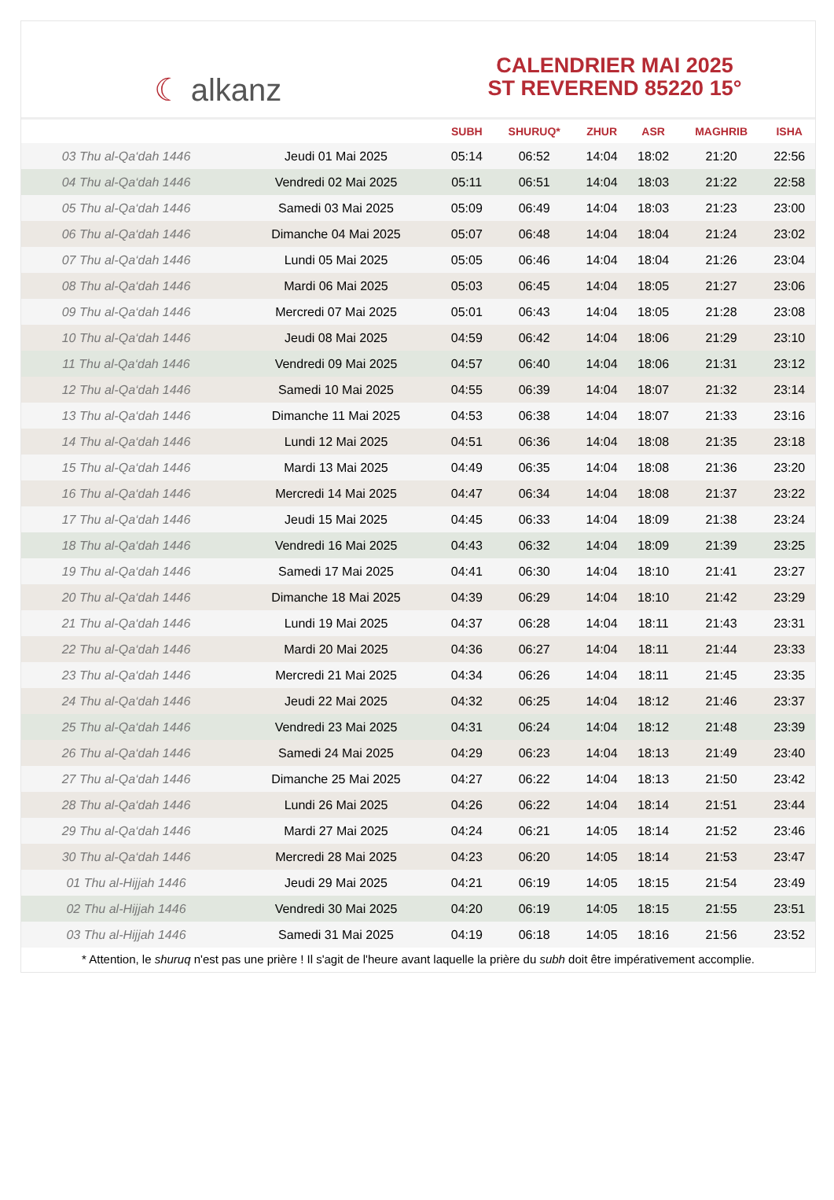☾ alkanz
CALENDRIER MAI 2025
ST REVEREND 85220 15°
| | | SUBH | SHURUQ* | ZHUR | ASR | MAGHRIB | ISHA |
| --- | --- | --- | --- | --- | --- | --- | --- |
| 03 Thu al-Qa‘dah 1446 | Jeudi 01 Mai 2025 | 05:14 | 06:52 | 14:04 | 18:02 | 21:20 | 22:56 |
| 04 Thu al-Qa‘dah 1446 | Vendredi 02 Mai 2025 | 05:11 | 06:51 | 14:04 | 18:03 | 21:22 | 22:58 |
| 05 Thu al-Qa‘dah 1446 | Samedi 03 Mai 2025 | 05:09 | 06:49 | 14:04 | 18:03 | 21:23 | 23:00 |
| 06 Thu al-Qa‘dah 1446 | Dimanche 04 Mai 2025 | 05:07 | 06:48 | 14:04 | 18:04 | 21:24 | 23:02 |
| 07 Thu al-Qa‘dah 1446 | Lundi 05 Mai 2025 | 05:05 | 06:46 | 14:04 | 18:04 | 21:26 | 23:04 |
| 08 Thu al-Qa‘dah 1446 | Mardi 06 Mai 2025 | 05:03 | 06:45 | 14:04 | 18:05 | 21:27 | 23:06 |
| 09 Thu al-Qa‘dah 1446 | Mercredi 07 Mai 2025 | 05:01 | 06:43 | 14:04 | 18:05 | 21:28 | 23:08 |
| 10 Thu al-Qa‘dah 1446 | Jeudi 08 Mai 2025 | 04:59 | 06:42 | 14:04 | 18:06 | 21:29 | 23:10 |
| 11 Thu al-Qa‘dah 1446 | Vendredi 09 Mai 2025 | 04:57 | 06:40 | 14:04 | 18:06 | 21:31 | 23:12 |
| 12 Thu al-Qa‘dah 1446 | Samedi 10 Mai 2025 | 04:55 | 06:39 | 14:04 | 18:07 | 21:32 | 23:14 |
| 13 Thu al-Qa‘dah 1446 | Dimanche 11 Mai 2025 | 04:53 | 06:38 | 14:04 | 18:07 | 21:33 | 23:16 |
| 14 Thu al-Qa‘dah 1446 | Lundi 12 Mai 2025 | 04:51 | 06:36 | 14:04 | 18:08 | 21:35 | 23:18 |
| 15 Thu al-Qa‘dah 1446 | Mardi 13 Mai 2025 | 04:49 | 06:35 | 14:04 | 18:08 | 21:36 | 23:20 |
| 16 Thu al-Qa‘dah 1446 | Mercredi 14 Mai 2025 | 04:47 | 06:34 | 14:04 | 18:08 | 21:37 | 23:22 |
| 17 Thu al-Qa‘dah 1446 | Jeudi 15 Mai 2025 | 04:45 | 06:33 | 14:04 | 18:09 | 21:38 | 23:24 |
| 18 Thu al-Qa‘dah 1446 | Vendredi 16 Mai 2025 | 04:43 | 06:32 | 14:04 | 18:09 | 21:39 | 23:25 |
| 19 Thu al-Qa‘dah 1446 | Samedi 17 Mai 2025 | 04:41 | 06:30 | 14:04 | 18:10 | 21:41 | 23:27 |
| 20 Thu al-Qa‘dah 1446 | Dimanche 18 Mai 2025 | 04:39 | 06:29 | 14:04 | 18:10 | 21:42 | 23:29 |
| 21 Thu al-Qa‘dah 1446 | Lundi 19 Mai 2025 | 04:37 | 06:28 | 14:04 | 18:11 | 21:43 | 23:31 |
| 22 Thu al-Qa‘dah 1446 | Mardi 20 Mai 2025 | 04:36 | 06:27 | 14:04 | 18:11 | 21:44 | 23:33 |
| 23 Thu al-Qa‘dah 1446 | Mercredi 21 Mai 2025 | 04:34 | 06:26 | 14:04 | 18:11 | 21:45 | 23:35 |
| 24 Thu al-Qa‘dah 1446 | Jeudi 22 Mai 2025 | 04:32 | 06:25 | 14:04 | 18:12 | 21:46 | 23:37 |
| 25 Thu al-Qa‘dah 1446 | Vendredi 23 Mai 2025 | 04:31 | 06:24 | 14:04 | 18:12 | 21:48 | 23:39 |
| 26 Thu al-Qa‘dah 1446 | Samedi 24 Mai 2025 | 04:29 | 06:23 | 14:04 | 18:13 | 21:49 | 23:40 |
| 27 Thu al-Qa‘dah 1446 | Dimanche 25 Mai 2025 | 04:27 | 06:22 | 14:04 | 18:13 | 21:50 | 23:42 |
| 28 Thu al-Qa‘dah 1446 | Lundi 26 Mai 2025 | 04:26 | 06:22 | 14:04 | 18:14 | 21:51 | 23:44 |
| 29 Thu al-Qa‘dah 1446 | Mardi 27 Mai 2025 | 04:24 | 06:21 | 14:05 | 18:14 | 21:52 | 23:46 |
| 30 Thu al-Qa‘dah 1446 | Mercredi 28 Mai 2025 | 04:23 | 06:20 | 14:05 | 18:14 | 21:53 | 23:47 |
| 01 Thu al-Hijjah 1446 | Jeudi 29 Mai 2025 | 04:21 | 06:19 | 14:05 | 18:15 | 21:54 | 23:49 |
| 02 Thu al-Hijjah 1446 | Vendredi 30 Mai 2025 | 04:20 | 06:19 | 14:05 | 18:15 | 21:55 | 23:51 |
| 03 Thu al-Hijjah 1446 | Samedi 31 Mai 2025 | 04:19 | 06:18 | 14:05 | 18:16 | 21:56 | 23:52 |
* Attention, le shuruq n'est pas une prière ! Il s'agit de l'heure avant laquelle la prière du subh doit être impérativement accomplie.